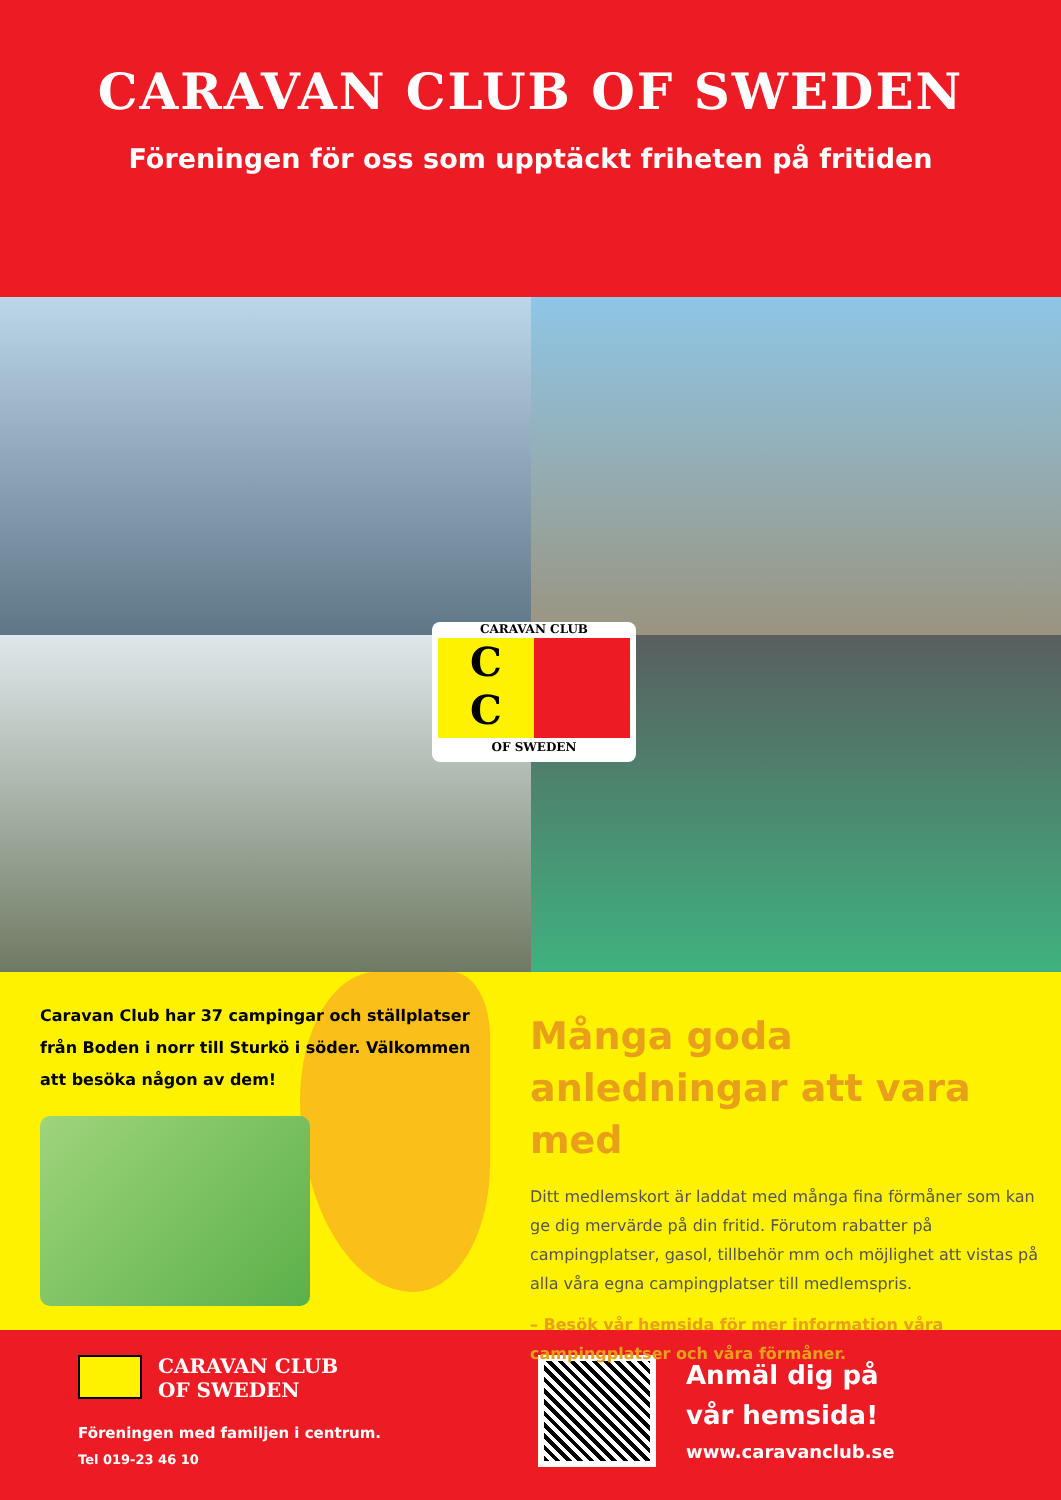CARAVAN CLUB OF SWEDEN
Föreningen för oss som upptäckt friheten på fritiden
CARAVAN CLUB
C
C
OF SWEDEN
Caravan Club har 37 campingar och ställplatser från Boden i norr till Sturkö i söder. Välkommen att besöka någon av dem!
Många goda anledningar att vara med
Ditt medlemskort är laddat med många fina förmåner som kan ge dig mervärde på din fritid. Förutom rabatter på campingplatser, gasol, tillbehör mm och möjlighet att vistas på alla våra egna campingplatser till medlemspris.
– Besök vår hemsida för mer information våra campingplatser och våra förmåner.
CARAVAN CLUB
OF SWEDEN
Föreningen med familjen i centrum.
Tel 019-23 46 10
Anmäl dig på
vår hemsida!
www.caravanclub.se